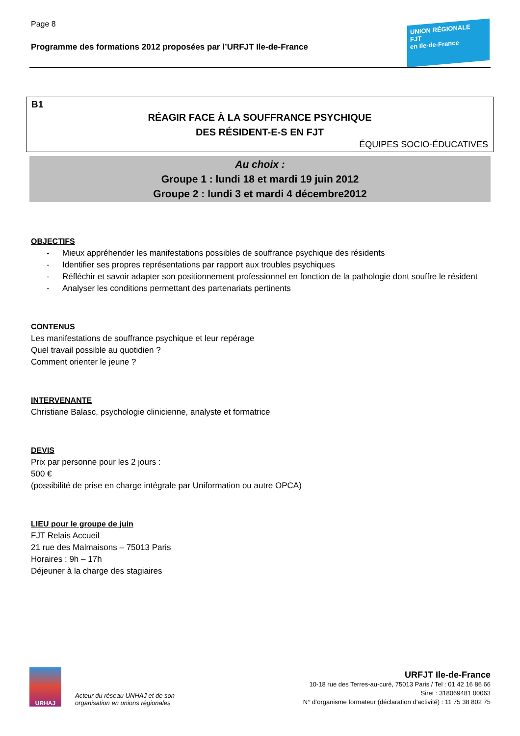Page 8
Programme des formations 2012 proposées par l’URFJT Ile-de-France
UNION RÉGIONALE
FJT
en Ile-de-France
B1
RÉAGIR FACE À LA SOUFFRANCE PSYCHIQUE
DES RÉSIDENT-E-S EN FJT
ÉQUIPES SOCIO-ÉDUCATIVES
Au choix :
Groupe 1 : lundi 18 et mardi 19 juin 2012
Groupe 2 : lundi 3 et mardi 4 décembre2012
OBJECTIFS
- Mieux appréhender les manifestations possibles de souffrance psychique des résidents
- Identifier ses propres représentations par rapport aux troubles psychiques
- Réfléchir et savoir adapter son positionnement professionnel en fonction de la pathologie dont souffre le résident
- Analyser les conditions permettant des partenariats pertinents
CONTENUS
Les manifestations de souffrance psychique et leur repérage
Quel travail possible au quotidien ?
Comment orienter le jeune ?
INTERVENANTE
Christiane Balasc, psychologie clinicienne, analyste et formatrice
DEVIS
Prix par personne pour les 2 jours :
500 €
(possibilité de prise en charge intégrale par Uniformation ou autre OPCA)
LIEU pour le groupe de juin
FJT Relais Accueil
21 rue des Malmaisons – 75013 Paris
Horaires : 9h – 17h
Déjeuner à la charge des stagiaires
URHAJ
Acteur du réseau UNHAJ et de son organisation en unions régionales
URFJT Ile-de-France
10-18 rue des Terres-au-curé, 75013 Paris / Tel : 01 42 16 86 66
Siret : 318069481 00063
N° d’organisme formateur (déclaration d’activité) : 11 75 38 802 75